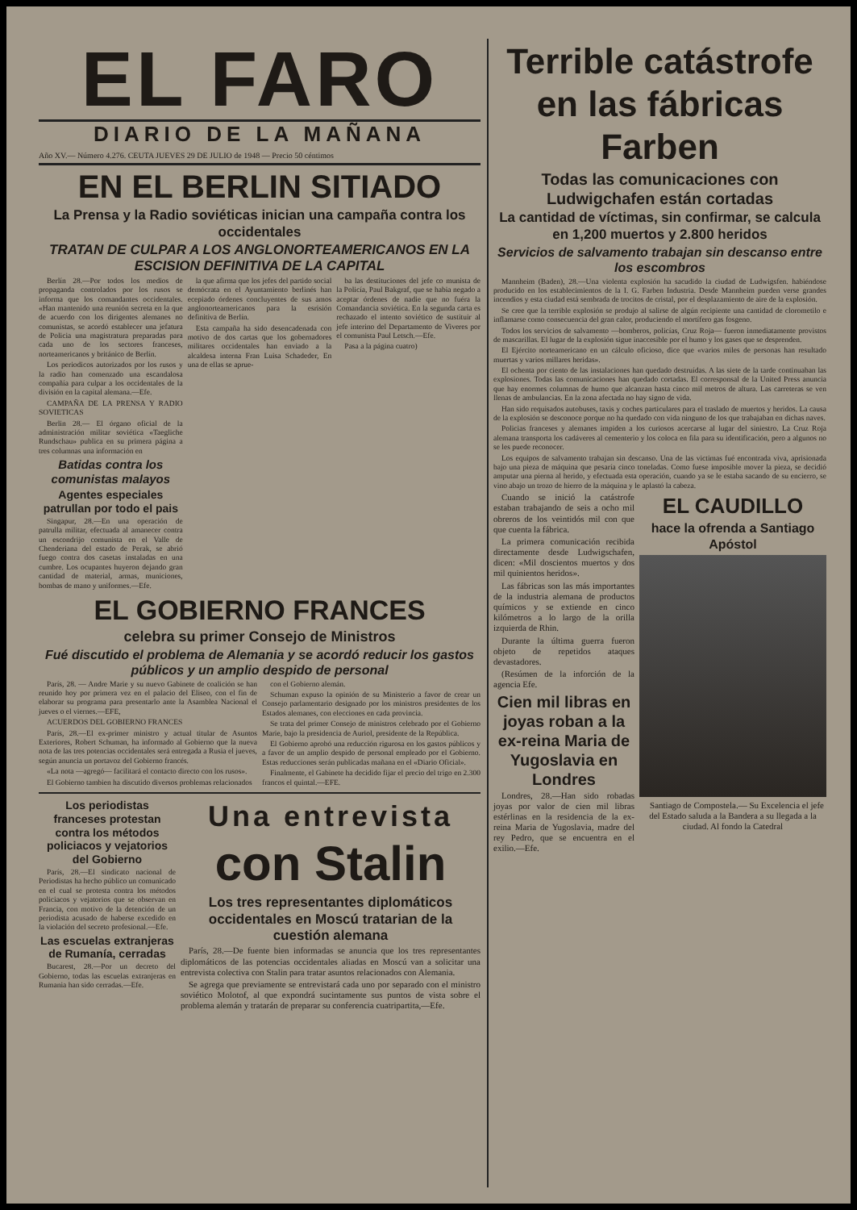EL FARO
DIARIO DE LA MAÑANA
Año XV.— Número 4.276. CEUTA JUEVES 29 DE JULIO de 1948 — Precio 50 céntimos
EN EL BERLIN SITIADO
La Prensa y la Radio soviéticas inician una campaña contra los occidentales
TRATAN DE CULPAR A LOS ANGLONORTEAMERICANOS EN LA ESCISION DEFINITIVA DE LA CAPITAL
Berlín 28.—Por todos los medios de propaganda controlados por los rusos se informa que los comandantes occidentales. «Han mantenido una reunión secreta en la que de acuerdo con los dirigentes alemanes no comunistas, se acordó establecer una jefatura de Policia una magistratura preparadas para cada uno de los sectores franceses, norteamericanos y británico de Berlín.
Los periodicos autorizados por los rusos y la radio han comenzado una escandalosa compañía para culpar a los occidentales de la división en la capital alemana.—Efe.
CAMPAÑA DE LA PRENSA Y RADIO SOVIETICAS
Berlin 28.— El órgano oficial de la administración militar soviética «Taegliche Rundschau» publica en su primera página a tres columnas una información en
Batidas contra los comunistas malayos
Agentes especiales patrullan por todo el pais
Singapur, 28.—En una operación de patrulla militar, efectuada al amanecer contra un escondrijo comunista en el Valle de Chenderiana del estado de Perak, se abrió fuego contra dos casetas instaladas en una cumbre. Los ocupantes huyeron dejando gran cantidad de material, armas, municiones, bombas de mano y uniformes.—Efe.
la que afirma que los jefes del partido social demócrata en el Ayuntamiento berlinés han ecepiado órdenes concluyentes de sus amos anglonorteamericanos para la esrisión definitiva de Berlín.
Esta campaña ha sido desencadenada con motivo de dos cartas que los gobernadores militares occidentales han enviado a la alcaldesa interna Fran Luisa Schadeder, En una de ellas se aprue-
ba las destituciones del jefe co munista de la Policía, Paul Bakgraf, que se habia negado a aceptar órdenes de nadie que no fuéra la Comandancia soviética. En la segunda carta es rechazado el intento soviético de sustituir al jefe interino del Departamento de Viveres por el comunista Paul Letsch.—Efe.
Pasa a la página cuatro)
EL GOBIERNO FRANCES
celebra su primer Consejo de Ministros
Fué discutido el problema de Alemania y se acordó reducir los gastos públicos y un amplio despido de personal
París, 28. — Andre Marie y su nuevo Gabinete de coalición se han reunido hoy por primera vez en el palacio del Eliseo, con el fin de elaborar su programa para presentarlo ante la Asamblea Nacional el jueves o el viernes.—EFE,
ACUERDOS DEL GOBIERNO FRANCES
París, 28.—El ex-primer ministro y actual titular de Asuntos Exteriores, Robert Schuman, ha informado al Gobierno que la nueva nota de las tres potencias occidentales será entregada a Rusia el jueves, según anuncia un portavoz del Gobierno francés.
«La nota —agregó— facilitará el contacto directo con los rusos».
El Gobierno tambien ha discutido diversos problemas relacionados
con el Gobierno alemán.
Schuman expuso la opinión de su Ministerio a favor de crear un Consejo parlamentario designado por los ministros presidentes de los Estados alemanes, con elecciones en cada provincia.
Se trata del primer Consejo de ministros celebrado por el Gobierno Marie, bajo la presidencia de Auriol, presidente de la República.
El Gobierno aprobó una reducción rigurosa en los gastos públicos y a favor de un amplio despido de personal empleado por el Gobierno. Estas reducciones serán publicadas mañana en el «Diario Oficial».
Finalmente, el Gabinete ha decidido fijar el precio del trigo en 2.300 francos el quintal.—EFE.
Los periodistas franceses protestan contra los métodos policiacos y vejatorios del Gobierno
París, 28.—El sindicato nacional de Periodistas ha hecho público un comunicado en el cual se protesta contra los métodos policiacos y vejatorios que se observan en Francia, con motivo de la detención de un periodista acusado de haberse excedido en la violación del secreto profesional.—Efe.
Las escuelas extranjeras de Rumanía, cerradas
Bucarest, 28.—Por un decreto del Gobierno, todas las escuelas extranjeras en Rumania han sido cerradas.—Efe.
Una entrevista
con Stalin
Los tres representantes diplomáticos occidentales en Moscú tratarian de la cuestión alemana
París, 28.—De fuente bien informadas se anuncia que los tres representantes diplomáticos de las potencias occidentales aliadas en Moscú van a solicitar una entrevista colectiva con Stalin para tratar asuntos relacionados con Alemania.
Se agrega que previamente se entrevistará cada uno por separado con el ministro soviético Molotof, al que expondrá sucintamente sus puntos de vista sobre el problema alemán y tratarán de preparar su conferencia cuatripartita,—Efe.
Terrible catástrofe en las fábricas Farben
Todas las comunicaciones con Ludwigchafen están cortadas
La cantidad de víctimas, sin confirmar, se calcula en 1,200 muertos y 2.800 heridos
Servicios de salvamento trabajan sin descanso entre los escombros
Mannheim (Baden), 28.—Una violenta explosión ha sacudido la ciudad de Ludwigsfen. habiéndose producido en los establecimientos de la I. G. Farben Industria. Desde Mannheim pueden verse grandes incendios y esta ciudad está sembrada de trocitos de cristal, por el desplazamiento de aire de la explosión.
Se cree que la terrible explosión se produjo al salirse de algún recipiente una cantidad de clorometilo e inflamarse como consecuencia del gran calor, produciendo el mortífero gas fosgeno.
Todos los servicios de salvamento —bomberos, policías, Cruz Roja— fueron inmediatamente provistos de mascarillas. El lugar de la explosión sigue inaccesible por el humo y los gases que se desprenden.
El Ejército norteamericano en un cálculo oficioso, dice que «varios miles de personas han resultado muertas y varios millares heridas».
El ochenta por ciento de las instalaciones han quedado destruídas. A las siete de la tarde continuaban las explosiones. Todas las comunicaciones han quedado cortadas. El corresponsal de la United Press anuncia que hay enormes columnas de humo que alcanzan hasta cinco mil metros de altura. Las carreteras se ven llenas de ambulancias. En la zona afectada no hay signo de vida.
Han sido requisados autobuses, taxis y coches particulares para el traslado de muertos y heridos. La causa de la explosión se desconoce porque no ha quedado con vida ninguno de los que trabajaban en dichas naves.
Policias franceses y alemanes impiden a los curiosos acercarse al lugar del siniestro. La Cruz Roja alemana transporta los cadáveres al cementerio y los coloca en fila para su identificación, pero a algunos no se les puede reconocer.
Los equipos de salvamento trabajan sin descanso. Una de las victimas fué encontrada viva, aprisionada bajo una pieza de máquina que pesaría cinco toneladas. Como fuese imposible mover la pieza, se decidió amputar una pierna al herido, y efectuada esta operación, cuando ya se le estaba sacando de su encierro, se vino abajo un trozo de hierro de la máquina y le aplastó la cabeza.
Cuando se inició la catástrofe estaban trabajando de seis a ocho mil obreros de los veintidós mil con que que cuenta la fábrica.
La primera comunicación recibida directamente desde Ludwigschafen, dicen: «Mil doscientos muertos y dos mil quinientos heridos».
Las fábricas son las más importantes de la industria alemana de productos químicos y se extiende en cinco kilómetros a lo largo de la orilla izquierda de Rhin.
Durante la última guerra fueron objeto de repetidos ataques devastadores.
(Resúmen de la inforción de la agencia Efe.
Cien mil libras en joyas roban a la ex-reina Maria de Yugoslavia en Londres
Londres, 28.—Han sido robadas joyas por valor de cien mil libras estérlinas en la residencia de la ex-reina Maria de Yugoslavia, madre del rey Pedro, que se encuentra en el exilio.—Efe.
EL CAUDILLO
hace la ofrenda a Santiago Apóstol
Santiago de Compostela.— Su Excelencia el jefe del Estado saluda a la Bandera a su llegada a la ciudad. Al fondo la Catedral